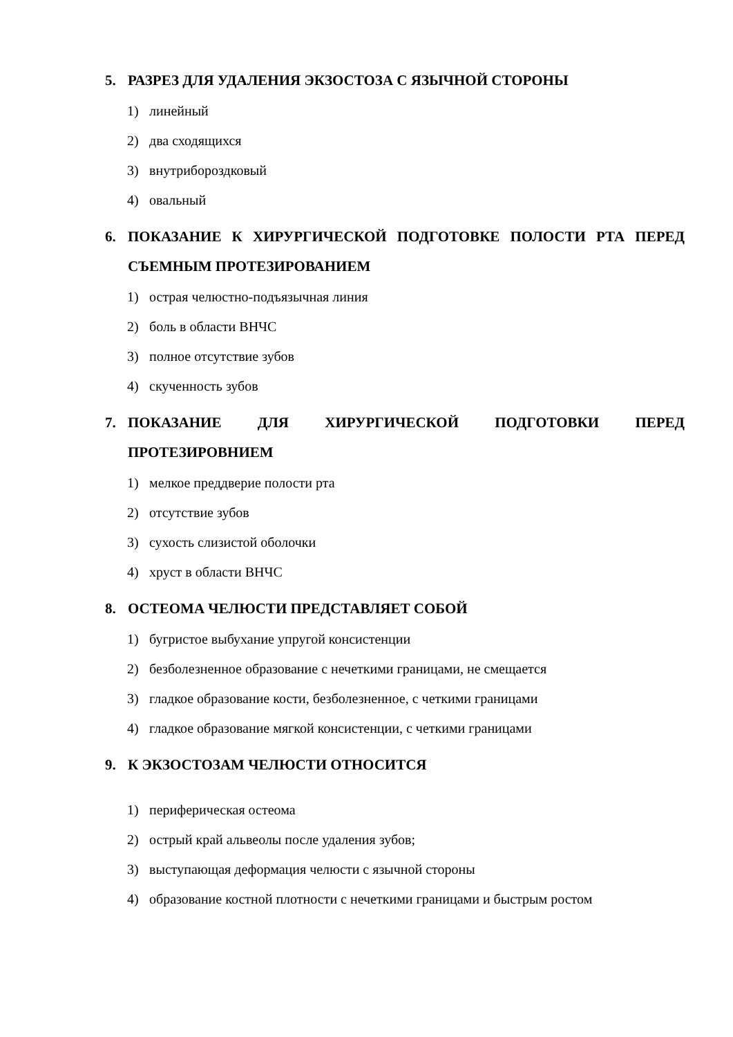5. РАЗРЕЗ ДЛЯ УДАЛЕНИЯ ЭКЗОСТОЗА С ЯЗЫЧНОЙ СТОРОНЫ
1) линейный
2) два сходящихся
3) внутрибороздковый
4) овальный
6. ПОКАЗАНИЕ К ХИРУРГИЧЕСКОЙ ПОДГОТОВКЕ ПОЛОСТИ РТА ПЕРЕД СЪЕМНЫМ ПРОТЕЗИРОВАНИЕМ
1) острая челюстно-подъязычная линия
2) боль в области ВНЧС
3) полное отсутствие зубов
4) скученность зубов
7. ПОКАЗАНИЕ ДЛЯ ХИРУРГИЧЕСКОЙ ПОДГОТОВКИ ПЕРЕД ПРОТЕЗИРОВНИЕМ
1) мелкое преддверие полости рта
2) отсутствие зубов
3) сухость слизистой оболочки
4) хруст в области ВНЧС
8. ОСТЕОМА ЧЕЛЮСТИ ПРЕДСТАВЛЯЕТ СОБОЙ
1) бугристое выбухание упругой консистенции
2) безболезненное образование с нечеткими границами, не смещается
3) гладкое образование кости, безболезненное, с четкими границами
4) гладкое образование мягкой консистенции, с четкими границами
9. К ЭКЗОСТОЗАМ ЧЕЛЮСТИ ОТНОСИТСЯ
1) периферическая остеома
2) острый край альвеолы после удаления зубов;
3) выступающая деформация челюсти с язычной стороны
4) образование костной плотности с нечеткими границами и быстрым ростом